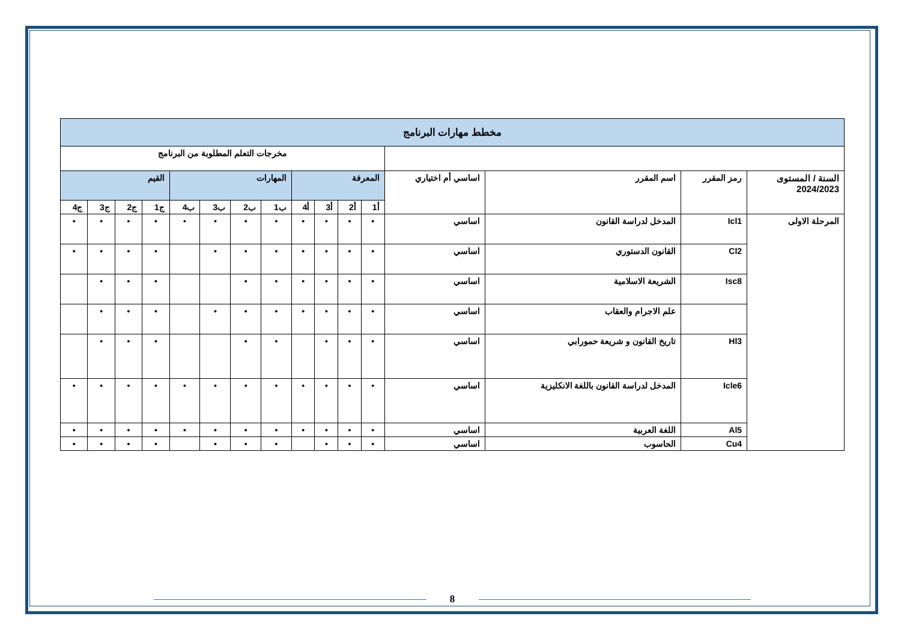| مخطط مهارات البرنامج | | | | | | | | | | | | | | | |
| --- | --- | --- | --- | --- | --- | --- | --- | --- | --- | --- | --- | --- | --- | --- | --- |
| | | | | مخرجات التعلم المطلوبة من البرنامج | | | | | | | | | | | |
| السنة / المستوى 2024/2023 | رمز المقرر | اسم المقرر | اساسي أم اختياري | المعرفة | | | | المهارات | | | | القيم | | | |
| | | | | أ1 | أ2 | أ3 | أ4 | ب1 | ب2 | ب3 | ب4 | ج1 | ج2 | ج3 | ج4 |
| المرحلة الاولى | Icl1 | المدخل لدراسة القانون | اساسي | • | • | • | • | • | • | • | • | • | • | • | • |
| | Cl2 | القانون الدستوري | اساسي | • | • | • | • | • | • | • | | • | • | • | • |
| | Isc8 | الشريعة الاسلامية | اساسي | • | • | • | • | • | • | | | • | • | • | |
| | | علم الاجرام والعقاب | اساسي | • | • | • | • | • | • | • | | • | • | • | |
| | Hl3 | تاريخ القانون و شريعة حمورابي | اساسي | • | • | • | | • | • | | | • | • | • | |
| | Icle6 | المدخل لدراسة القانون باللغة الانكليزية | اساسي | • | • | • | • | • | • | • | • | • | • | • | • |
| | Al5 | اللغة العربية | اساسي | • | • | • | • | • | • | • | • | • | • | • | • |
| | Cu4 | الحاسوب | اساسي | • | • | • | | • | • | • | | • | • | • | • |
8